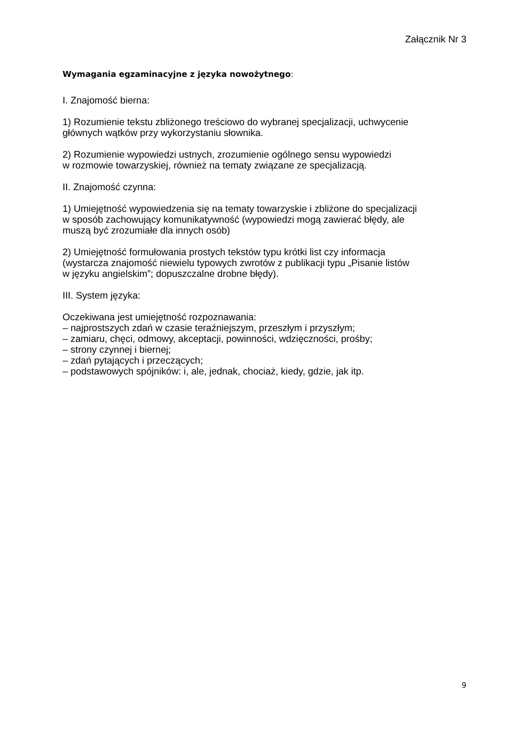Załącznik Nr 3
Wymagania egzaminacyjne z języka nowożytnego:
I. Znajomość bierna:
1) Rozumienie tekstu zbliżonego treściowo do wybranej specjalizacji, uchwycenie
głównych wątków przy wykorzystaniu słownika.
2) Rozumienie wypowiedzi ustnych, zrozumienie ogólnego sensu wypowiedzi
w rozmowie towarzyskiej, również na tematy związane ze specjalizacją.
II. Znajomość czynna:
1) Umiejętność wypowiedzenia się na tematy towarzyskie i zbliżone do specjalizacji
w sposób zachowujący komunikatywność (wypowiedzi mogą zawierać błędy, ale
muszą być zrozumiałe dla innych osób)
2) Umiejętność formułowania prostych tekstów typu krótki list czy informacja
(wystarcza znajomość niewielu typowych zwrotów z publikacji typu „Pisanie listów
w języku angielskim”; dopuszczalne drobne błędy).
III. System języka:
Oczekiwana jest umiejętność rozpoznawania:
– najprostszych zdań w czasie teraźniejszym, przeszłym i przyszłym;
– zamiaru, chęci, odmowy, akceptacji, powinności, wdzięczności, prośby;
– strony czynnej i biernej;
– zdań pytających i przeczących;
– podstawowych spójników: i, ale, jednak, chociaż, kiedy, gdzie, jak itp.
9